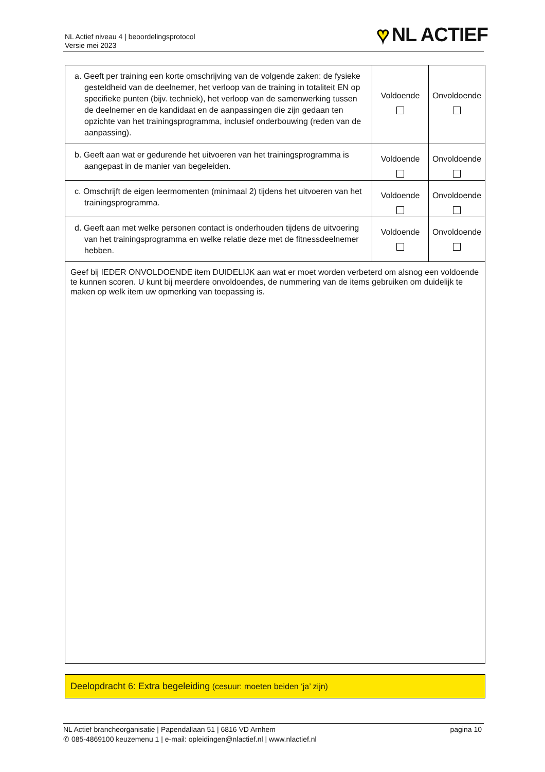NL Actief niveau 4 | beoordelingsprotocol
Versie mei 2023
♥ NL ACTIEF
| a. Geeft per training een korte omschrijving van de volgende zaken: de fysieke gesteldheid van de deelnemer, het verloop van de training in totaliteit EN op specifieke punten (bijv. techniek), het verloop van de samenwerking tussen de deelnemer en de kandidaat en de aanpassingen die zijn gedaan ten opzichte van het trainingsprogramma, inclusief onderbouwing (reden van de aanpassing). | Voldoende | Onvoldoende |
| b. Geeft aan wat er gedurende het uitvoeren van het trainingsprogramma is aangepast in de manier van begeleiden. | Voldoende | Onvoldoende |
| c. Omschrijft de eigen leermomenten (minimaal 2) tijdens het uitvoeren van het trainingsprogramma. | Voldoende | Onvoldoende |
| d. Geeft aan met welke personen contact is onderhouden tijdens de uitvoering van het trainingsprogramma en welke relatie deze met de fitnessdeelnemer hebben. | Voldoende | Onvoldoende |
| Geef bij IEDER ONVOLDOENDE item DUIDELIJK aan wat er moet worden verbeterd om alsnog een voldoende te kunnen scoren. U kunt bij meerdere onvoldoendes, de nummering van de items gebruiken om duidelijk te maken op welk item uw opmerking van toepassing is. | | |
Deelopdracht 6: Extra begeleiding (cesuur: moeten beiden ‘ja’ zijn)
NL Actief brancheorganisatie | Papendallaan 51 | 6816 VD Arnhem
✆ 085-4869100 keuzemenu 1 | e-mail: opleidingen@nlactief.nl | www.nlactief.nl
pagina 10